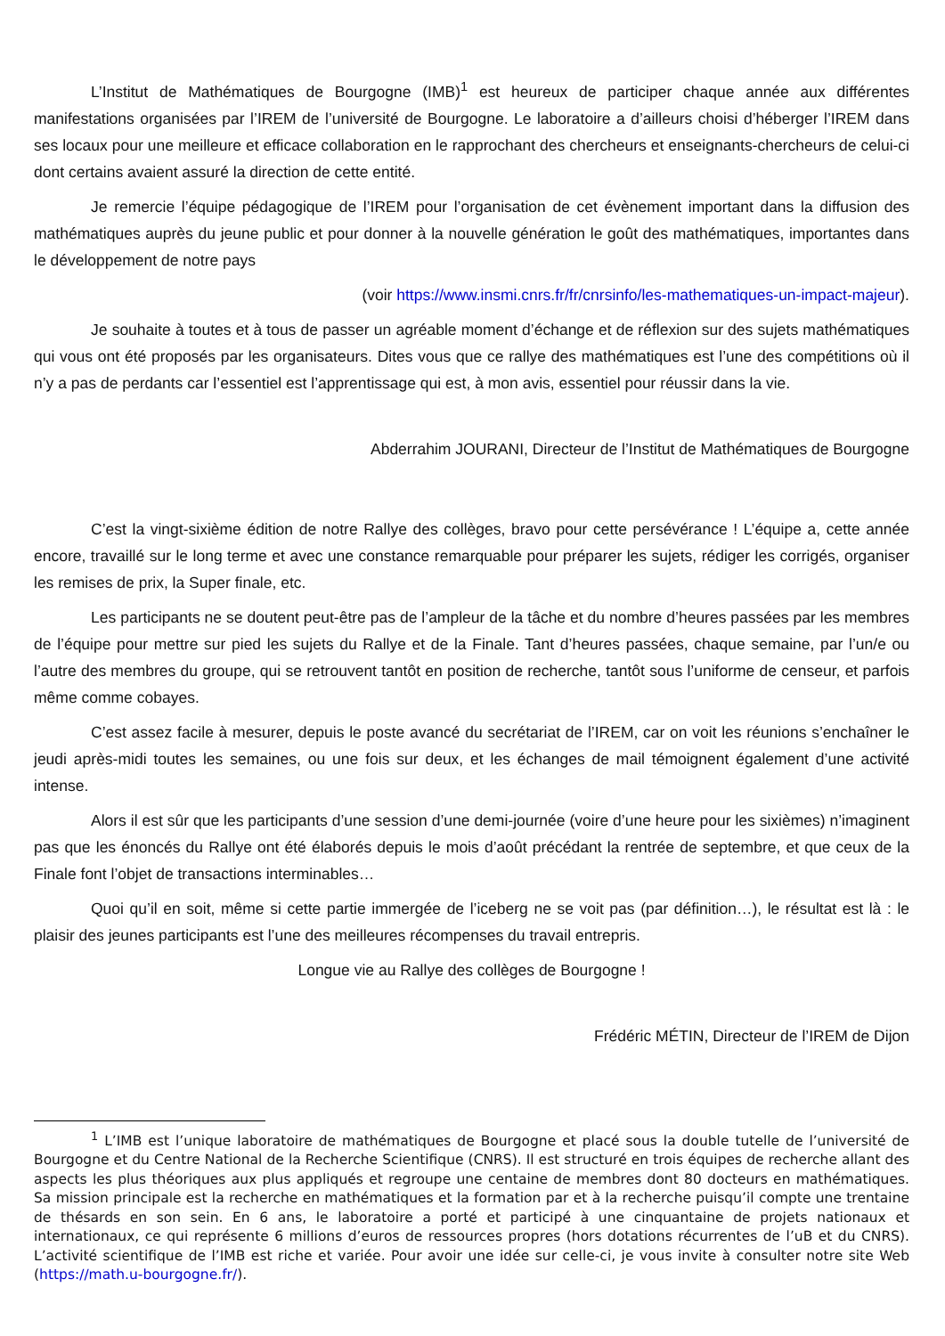L’Institut de Mathématiques de Bourgogne (IMB)<sup>1</sup> est heureux de participer chaque année aux différentes manifestations organisées par l’IREM de l’université de Bourgogne. Le laboratoire a d’ailleurs choisi d’héberger l’IREM dans ses locaux pour une meilleure et efficace collaboration en le rapprochant des chercheurs et enseignants-chercheurs de celui-ci dont certains avaient assuré la direction de cette entité.
Je remercie l’équipe pédagogique de l’IREM pour l’organisation de cet évènement important dans la diffusion des mathématiques auprès du jeune public et pour donner à la nouvelle génération le goût des mathématiques, importantes dans le développement de notre pays
(voir https://www.insmi.cnrs.fr/fr/cnrsinfo/les-mathematiques-un-impact-majeur).
Je souhaite à toutes et à tous de passer un agréable moment d’échange et de réflexion sur des sujets mathématiques qui vous ont été proposés par les organisateurs. Dites vous que ce rallye des mathématiques est l’une des compétitions où il n’y a pas de perdants car l’essentiel est l’apprentissage qui est, à mon avis, essentiel pour réussir dans la vie.
Abderrahim JOURANI, Directeur de l’Institut de Mathématiques de Bourgogne
C’est la vingt-sixième édition de notre Rallye des collèges, bravo pour cette persévérance ! L’équipe a, cette année encore, travaillé sur le long terme et avec une constance remarquable pour préparer les sujets, rédiger les corrigés, organiser les remises de prix, la Super finale, etc.
Les participants ne se doutent peut-être pas de l’ampleur de la tâche et du nombre d’heures passées par les membres de l’équipe pour mettre sur pied les sujets du Rallye et de la Finale. Tant d’heures passées, chaque semaine, par l’un/e ou l’autre des membres du groupe, qui se retrouvent tantôt en position de recherche, tantôt sous l’uniforme de censeur, et parfois même comme cobayes.
C’est assez facile à mesurer, depuis le poste avancé du secrétariat de l’IREM, car on voit les réunions s’enchaîner le jeudi après-midi toutes les semaines, ou une fois sur deux, et les échanges de mail témoignent également d’une activité intense.
Alors il est sûr que les participants d’une session d’une demi-journée (voire d’une heure pour les sixièmes) n’imaginent pas que les énoncés du Rallye ont été élaborés depuis le mois d’août précédant la rentrée de septembre, et que ceux de la Finale font l’objet de transactions interminables…
Quoi qu’il en soit, même si cette partie immergée de l’iceberg ne se voit pas (par définition…), le résultat est là : le plaisir des jeunes participants est l’une des meilleures récompenses du travail entrepris.
Longue vie au Rallye des collèges de Bourgogne !
Frédéric MÉTIN, Directeur de l’IREM de Dijon
<sup>1</sup> L’IMB est l’unique laboratoire de mathématiques de Bourgogne et placé sous la double tutelle de l’université de Bourgogne et du Centre National de la Recherche Scientifique (CNRS). Il est structuré en trois équipes de recherche allant des aspects les plus théoriques aux plus appliqués et regroupe une centaine de membres dont 80 docteurs en mathématiques. Sa mission principale est la recherche en mathématiques et la formation par et à la recherche puisqu’il compte une trentaine de thésards en son sein. En 6 ans, le laboratoire a porté et participé à une cinquantaine de projets nationaux et internationaux, ce qui représente 6 millions d’euros de ressources propres (hors dotations récurrentes de l’uB et du CNRS). L’activité scientifique de l’IMB est riche et variée. Pour avoir une idée sur celle-ci, je vous invite à consulter notre site Web (https://math.u-bourgogne.fr/).